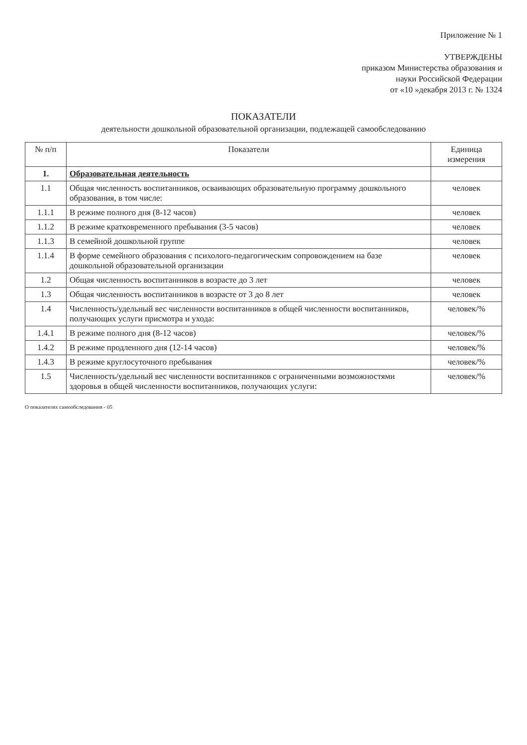Приложение № 1
УТВЕРЖДЕНЫ
приказом Министерства образования и
науки Российской Федерации
от «10 »декабря 2013 г. № 1324
ПОКАЗАТЕЛИ
деятельности дошкольной образовательной организации, подлежащей самообследованию
| № п/п | Показатели | Единица измерения |
| --- | --- | --- |
| 1. | Образовательная деятельность | |
| 1.1 | Общая численность воспитанников, осваивающих образовательную программу дошкольного образования, в том числе: | человек |
| 1.1.1 | В режиме полного дня (8-12 часов) | человек |
| 1.1.2 | В режиме кратковременного пребывания (3-5 часов) | человек |
| 1.1.3 | В семейной дошкольной группе | человек |
| 1.1.4 | В форме семейного образования с психолого-педагогическим сопровождением на базе дошкольной образовательной организации | человек |
| 1.2 | Общая численность воспитанников в возрасте до 3 лет | человек |
| 1.3 | Общая численность воспитанников в возрасте от 3 до 8 лет | человек |
| 1.4 | Численность/удельный вес численности воспитанников в общей численности воспитанников, получающих услуги присмотра и ухода: | человек/% |
| 1.4.1 | В режиме полного дня (8-12 часов) | человек/% |
| 1.4.2 | В режиме продленного дня (12-14 часов) | человек/% |
| 1.4.3 | В режиме круглосуточного пребывания | человек/% |
| 1.5 | Численность/удельный вес численности воспитанников с ограниченными возможностями здоровья в общей численности воспитанников, получающих услуги: | человек/% |
О показателях самообследования - 05